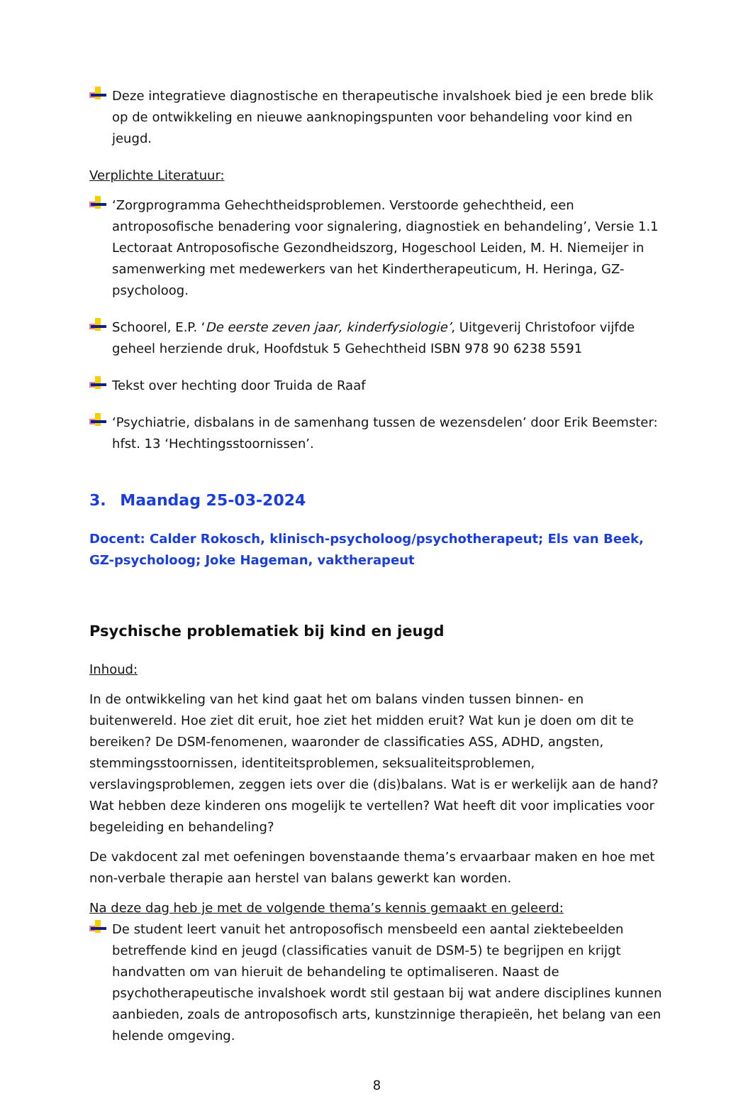Deze integratieve diagnostische en therapeutische invalshoek bied je een brede blik op de ontwikkeling en nieuwe aanknopingspunten voor behandeling voor kind en jeugd.
Verplichte Literatuur:
‘Zorgprogramma Gehechtheidsproblemen. Verstoorde gehechtheid, een antroposofische benadering voor signalering, diagnostiek en behandeling’, Versie 1.1 Lectoraat Antroposofische Gezondheidszorg, Hogeschool Leiden, M. H. Niemeijer in samenwerking met medewerkers van het Kindertherapeuticum, H. Heringa, GZ-psycholoog.
Schoorel, E.P. ‘De eerste zeven jaar, kinderfysiologie’, Uitgeverij Christofoor vijfde geheel herziende druk, Hoofdstuk 5 Gehechtheid ISBN 978 90 6238 5591
Tekst over hechting door Truida de Raaf
‘Psychiatrie, disbalans in de samenhang tussen de wezensdelen’ door Erik Beemster: hfst. 13 ‘Hechtingsstoornissen’.
3. Maandag 25-03-2024
Docent: Calder Rokosch, klinisch-psycholoog/psychotherapeut; Els van Beek, GZ-psycholoog; Joke Hageman, vaktherapeut
Psychische problematiek bij kind en jeugd
Inhoud:
In de ontwikkeling van het kind gaat het om balans vinden tussen binnen- en buitenwereld. Hoe ziet dit eruit, hoe ziet het midden eruit? Wat kun je doen om dit te bereiken? De DSM-fenomenen, waaronder de classificaties ASS, ADHD, angsten, stemmingsstoornissen, identiteitsproblemen, seksualiteitsproblemen, verslavingsproblemen, zeggen iets over die (dis)balans. Wat is er werkelijk aan de hand? Wat hebben deze kinderen ons mogelijk te vertellen? Wat heeft dit voor implicaties voor begeleiding en behandeling?
De vakdocent zal met oefeningen bovenstaande thema’s ervaarbaar maken en hoe met non-verbale therapie aan herstel van balans gewerkt kan worden.
Na deze dag heb je met de volgende thema’s kennis gemaakt en geleerd:
De student leert vanuit het antroposofisch mensbeeld een aantal ziektebeelden betreffende kind en jeugd (classificaties vanuit de DSM-5) te begrijpen en krijgt handvatten om van hieruit de behandeling te optimaliseren. Naast de psychotherapeutische invalshoek wordt stil gestaan bij wat andere disciplines kunnen aanbieden, zoals de antroposofisch arts, kunstzinnige therapieën, het belang van een helende omgeving.
8